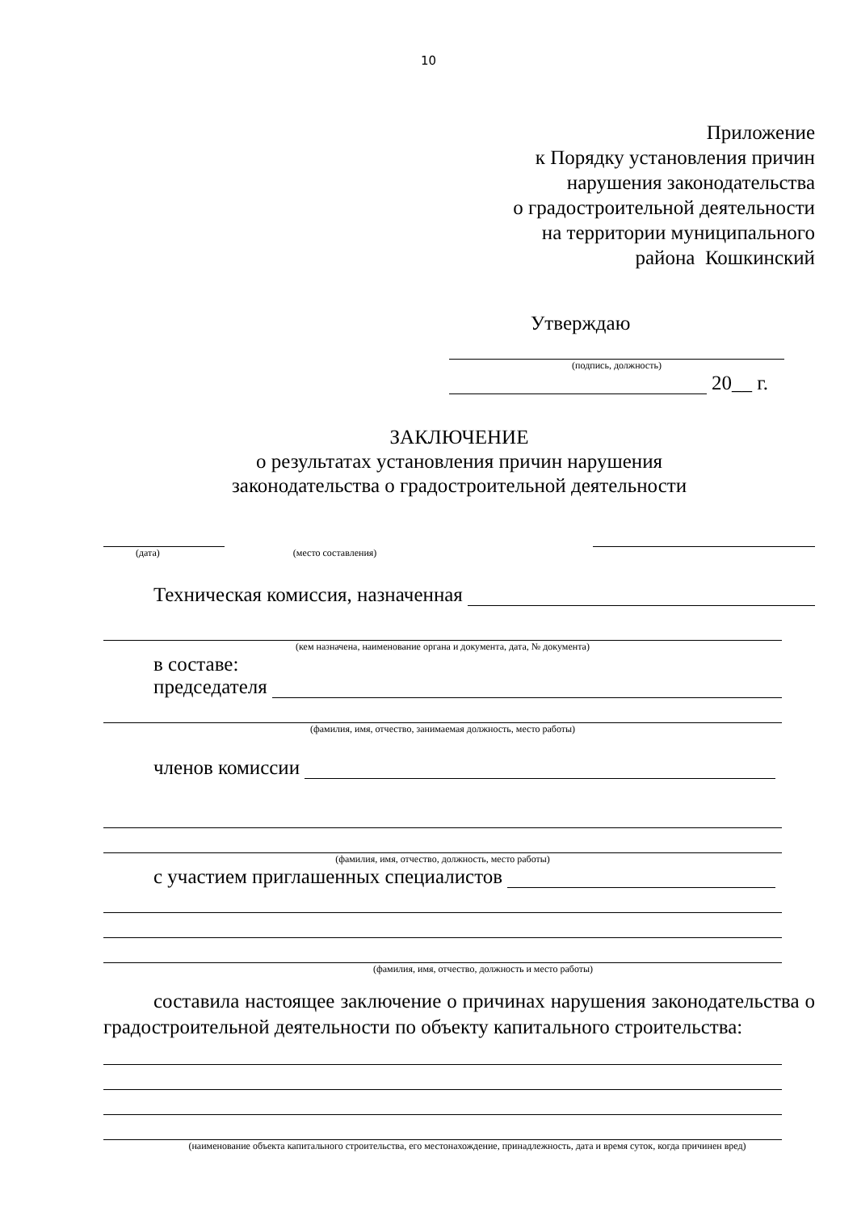10
Приложение
к Порядку установления причин
нарушения законодательства
о градостроительной деятельности
на территории муниципального
района Кошкинский
Утверждаю
(подпись, должность)
20__ г.
ЗАКЛЮЧЕНИЕ
о результатах установления причин нарушения
законодательства о градостроительной деятельности
(дата) (место составления)
Техническая комиссия, назначенная
(кем назначена, наименование органа и документа, дата, № документа)
в составе:
председателя
(фамилия, имя, отчество, занимаемая должность, место работы)
членов комиссии
(фамилия, имя, отчество, должность, место работы)
с участием приглашенных специалистов
(фамилия, имя, отчество, должность и место работы)
составила настоящее заключение о причинах нарушения законодательства о градостроительной деятельности по объекту капитального строительства:
(наименование объекта капитального строительства, его местонахождение, принадлежность, дата и время суток, когда причинен вред)